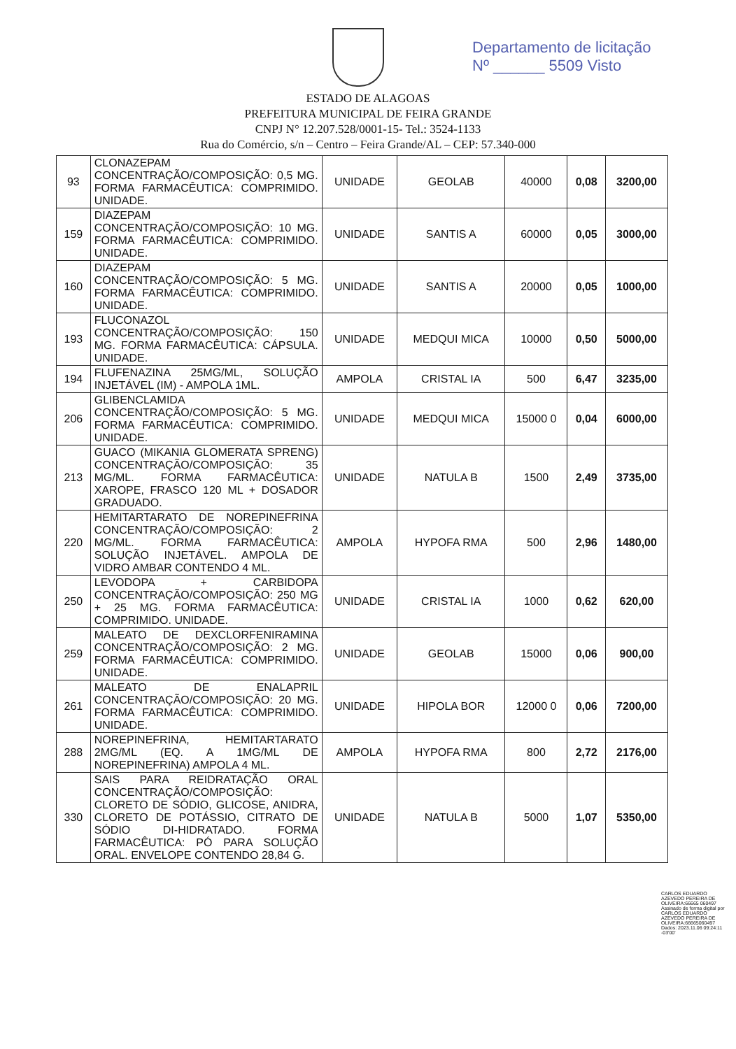Departamento de licitação
Nº ______ 5509 Visto
ESTADO DE ALAGOAS
PREFEITURA MUNICIPAL DE FEIRA GRANDE
CNPJ N° 12.207.528/0001-15- Tel.: 3524-1133
Rua do Comércio, s/n – Centro – Feira Grande/AL – CEP: 57.340-000
| 93 | CLONAZEPAM CONCENTRAÇÃO/COMPOSIÇÃO: 0,5 MG. FORMA FARMACÊUTICA: COMPRIMIDO. UNIDADE. | UNIDADE | GEOLAB | 40000 | 0,08 | 3200,00 |
| 159 | DIAZEPAM CONCENTRAÇÃO/COMPOSIÇÃO: 10 MG. FORMA FARMACÊUTICA: COMPRIMIDO. UNIDADE. | UNIDADE | SANTIS A | 60000 | 0,05 | 3000,00 |
| 160 | DIAZEPAM CONCENTRAÇÃO/COMPOSIÇÃO: 5 MG. FORMA FARMACÊUTICA: COMPRIMIDO. UNIDADE. | UNIDADE | SANTIS A | 20000 | 0,05 | 1000,00 |
| 193 | FLUCONAZOL CONCENTRAÇÃO/COMPOSIÇÃO: 150 MG. FORMA FARMACÊUTICA: CÁPSULA. UNIDADE. | UNIDADE | MEDQUI MICA | 10000 | 0,50 | 5000,00 |
| 194 | FLUFENAZINA 25MG/ML, SOLUÇÃO INJETÁVEL (IM) - AMPOLA 1ML. | AMPOLA | CRISTAL IA | 500 | 6,47 | 3235,00 |
| 206 | GLIBENCLAMIDA CONCENTRAÇÃO/COMPOSIÇÃO: 5 MG. FORMA FARMACÊUTICA: COMPRIMIDO. UNIDADE. | UNIDADE | MEDQUI MICA | 15000 0 | 0,04 | 6000,00 |
| 213 | GUACO (MIKANIA GLOMERATA SPRENG) CONCENTRAÇÃO/COMPOSIÇÃO: 35 MG/ML. FORMA FARMACÊUTICA: XAROPE, FRASCO 120 ML + DOSADOR GRADUADO. | UNIDADE | NATULA B | 1500 | 2,49 | 3735,00 |
| 220 | HEMITARTARATO DE NOREPINEFRINA CONCENTRAÇÃO/COMPOSIÇÃO: 2 MG/ML. FORMA FARMACÊUTICA: SOLUÇÃO INJETÁVEL. AMPOLA DE VIDRO AMBAR CONTENDO 4 ML. | AMPOLA | HYPOFA RMA | 500 | 2,96 | 1480,00 |
| 250 | LEVODOPA + CARBIDOPA CONCENTRAÇÃO/COMPOSIÇÃO: 250 MG + 25 MG. FORMA FARMACÊUTICA: COMPRIMIDO. UNIDADE. | UNIDADE | CRISTAL IA | 1000 | 0,62 | 620,00 |
| 259 | MALEATO DE DEXCLORFENIRAMINA CONCENTRAÇÃO/COMPOSIÇÃO: 2 MG. FORMA FARMACÊUTICA: COMPRIMIDO. UNIDADE. | UNIDADE | GEOLAB | 15000 | 0,06 | 900,00 |
| 261 | MALEATO DE ENALAPRIL CONCENTRAÇÃO/COMPOSIÇÃO: 20 MG. FORMA FARMACÊUTICA: COMPRIMIDO. UNIDADE. | UNIDADE | HIPOLA BOR | 12000 0 | 0,06 | 7200,00 |
| 288 | NOREPINEFRINA, HEMITARTARATO 2MG/ML (EQ. A 1MG/ML DE NOREPINEFRINA) AMPOLA 4 ML. | AMPOLA | HYPOFA RMA | 800 | 2,72 | 2176,00 |
| 330 | SAIS PARA REIDRATAÇÃO ORAL CONCENTRAÇÃO/COMPOSIÇÃO: CLORETO DE SÓDIO, GLICOSE, ANIDRA, CLORETO DE POTÁSSIO, CITRATO DE SÓDIO DI-HIDRATADO. FORMA FARMACÊUTICA: PÓ PARA SOLUÇÃO ORAL. ENVELOPE CONTENDO 28,84 G. | UNIDADE | NATULA B | 5000 | 1,07 | 5350,00 |
CARLOS EDUARDO AZEVEDO PEREIRA DE OLIVEIRA:66665 060497 Assinado de forma digital por CARLOS EDUARDO AZEVEDO PEREIRA DE OLIVEIRA:66665060497 Dados: 2023.11.06 09:24:11 -03'00'